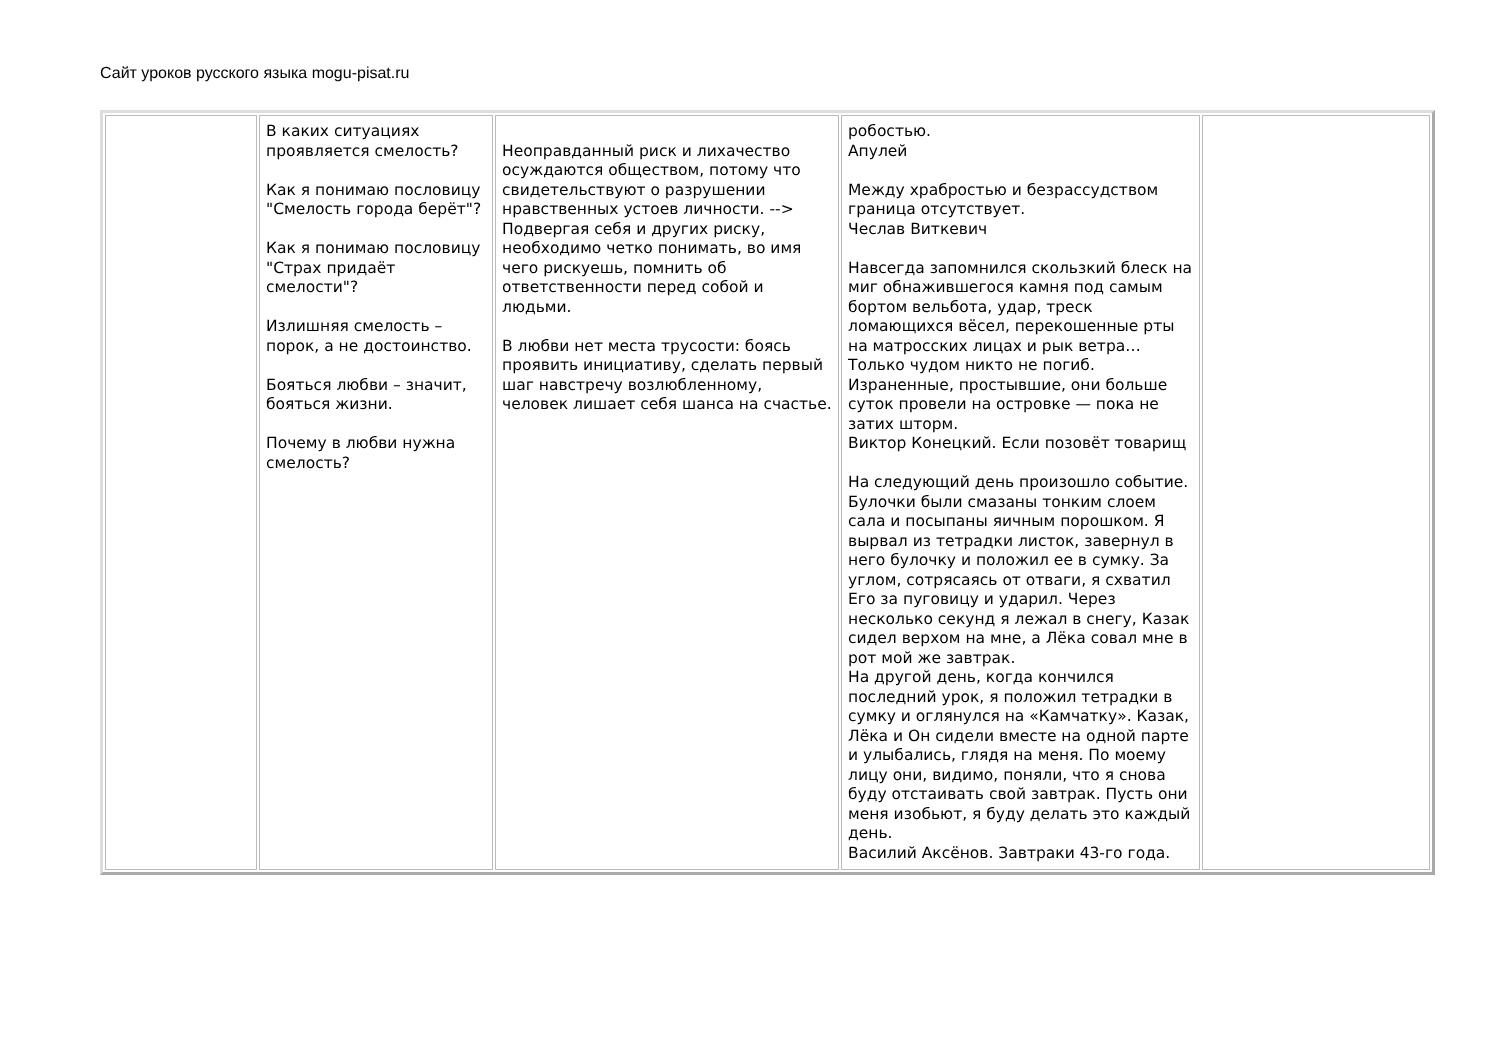Сайт уроков русского языка mogu-pisat.ru
| | В каких ситуациях проявляется смелость? Как я понимаю пословицу "Смелость города берёт"? Как я понимаю пословицу "Страх придаёт смелости"? Излишняя смелость – порок, а не достоинство. Бояться любви – значит, бояться жизни. Почему в любви нужна смелость? | Неоправданный риск и лихачество осуждаются обществом, потому что свидетельствуют о разрушении нравственных устоев личности. --> Подвергая себя и других риску, необходимо четко понимать, во имя чего рискуешь, помнить об ответственности перед собой и людьми. В любви нет места трусости: боясь проявить инициативу, сделать первый шаг навстречу возлюбленному, человек лишает себя шанса на счастье. | робостью. Апулей Между храбростью и безрассудством граница отсутствует. Чеслав Виткевич Навсегда запомнился скользкий блеск на миг обнажившегося камня под самым бортом вельбота, удар, треск ломающихся вёсел, перекошенные рты на матросских лицах и рык ветра… Только чудом никто не погиб. Израненные, простывшие, они больше суток провели на островке — пока не затих шторм. Виктор Конецкий. Если позовёт товарищ На следующий день произошло событие. Булочки были смазаны тонким слоем сала и посыпаны яичным порошком. Я вырвал из тетрадки листок, завернул в него булочку и положил ее в сумку. За углом, сотрясаясь от отваги, я схватил Его за пуговицу и ударил. Через несколько секунд я лежал в снегу, Казак сидел верхом на мне, а Лёка совал мне в рот мой же завтрак. На другой день, когда кончился последний урок, я положил тетрадки в сумку и оглянулся на «Камчатку». Казак, Лёка и Он сидели вместе на одной парте и улыбались, глядя на меня. По моему лицу они, видимо, поняли, что я снова буду отстаивать свой завтрак. Пусть они меня изобьют, я буду делать это каждый день. Василий Аксёнов. Завтраки 43-го года. | |